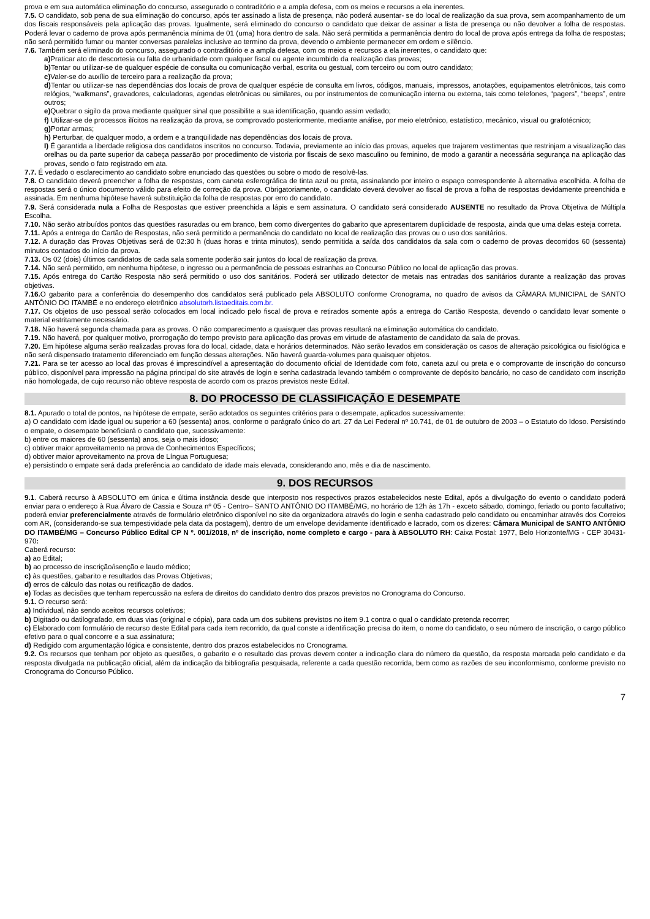prova e em sua automática eliminação do concurso, assegurado o contraditório e a ampla defesa, com os meios e recursos a ela inerentes.
7.5. O candidato, sob pena de sua eliminação do concurso, após ter assinado a lista de presença, não poderá ausentar- se do local de realização da sua prova, sem acompanhamento de um dos fiscais responsáveis pela aplicação das provas. Igualmente, será eliminado do concurso o candidato que deixar de assinar a lista de presença ou não devolver a folha de respostas. Poderá levar o caderno de prova após permanência mínima de 01 (uma) hora dentro de sala. Não será permitida a permanência dentro do local de prova após entrega da folha de respostas; não será permitido fumar ou manter conversas paralelas inclusive ao termino da prova, devendo o ambiente permanecer em ordem e silêncio.
7.6. Também será eliminado do concurso, assegurado o contraditório e a ampla defesa, com os meios e recursos a ela inerentes, o candidato que:
a) Praticar ato de descortesia ou falta de urbanidade com qualquer fiscal ou agente incumbido da realização das provas;
b) Tentar ou utilizar-se de qualquer espécie de consulta ou comunicação verbal, escrita ou gestual, com terceiro ou com outro candidato;
c) Valer-se do auxílio de terceiro para a realização da prova;
d) Tentar ou utilizar-se nas dependências dos locais de prova de qualquer espécie de consulta em livros, códigos, manuais, impressos, anotações, equipamentos eletrônicos, tais como relógios, “walkmans”, gravadores, calculadoras, agendas eletrônicas ou similares, ou por instrumentos de comunicação interna ou externa, tais como telefones, “pagers”, “beeps”, entre outros;
e) Quebrar o sigilo da prova mediante qualquer sinal que possibilite a sua identificação, quando assim vedado;
f) Utilizar-se de processos ilícitos na realização da prova, se comprovado posteriormente, mediante análise, por meio eletrônico, estatístico, mecânico, visual ou grafotécnico;
g) Portar armas;
h) Perturbar, de qualquer modo, a ordem e a tranqüilidade nas dependências dos locais de prova.
I) É garantida a liberdade religiosa dos candidatos inscritos no concurso. Todavia, previamente ao início das provas, aqueles que trajarem vestimentas que restrinjam a visualização das orelhas ou da parte superior da cabeça passarão por procedimento de vistoria por fiscais de sexo masculino ou feminino, de modo a garantir a necessária segurança na aplicação das provas, sendo o fato registrado em ata.
7.7. É vedado o esclarecimento ao candidato sobre enunciado das questões ou sobre o modo de resolvê-las.
7.8. O candidato deverá preencher a folha de respostas, com caneta esferográfica de tinta azul ou preta, assinalando por inteiro o espaço correspondente à alternativa escolhida. A folha de respostas será o único documento válido para efeito de correção da prova. Obrigatoriamente, o candidato deverá devolver ao fiscal de prova a folha de respostas devidamente preenchida e assinada. Em nenhuma hipótese haverá substituição da folha de respostas por erro do candidato.
7.9. Será considerada nula a Folha de Respostas que estiver preenchida a lápis e sem assinatura. O candidato será considerado AUSENTE no resultado da Prova Objetiva de Múltipla Escolha.
7.10. Não serão atribuídos pontos das questões rasuradas ou em branco, bem como divergentes do gabarito que apresentarem duplicidade de resposta, ainda que uma delas esteja correta.
7.11. Após a entrega do Cartão de Respostas, não será permitido a permanência do candidato no local de realização das provas ou o uso dos sanitários.
7.12. A duração das Provas Objetivas será de 02:30 h (duas horas e trinta minutos), sendo permitida a saída dos candidatos da sala com o caderno de provas decorridos 60 (sessenta) minutos contados do início da prova.
7.13. Os 02 (dois) últimos candidatos de cada sala somente poderão sair juntos do local de realização da prova.
7.14. Não será permitido, em nenhuma hipótese, o ingresso ou a permanência de pessoas estranhas ao Concurso Público no local de aplicação das provas.
7.15. Após entrega do Cartão Resposta não será permitido o uso dos sanitários. Poderá ser utilizado detector de metais nas entradas dos sanitários durante a realização das provas objetivas.
7.16. O gabarito para a conferência do desempenho dos candidatos será publicado pela ABSOLUTO conforme Cronograma, no quadro de avisos da CÂMARA MUNICIPAL de SANTO ANTÔNIO DO ITAMBÉ e no endereço eletrônico absolutorh.listaeditais.com.br.
7.17. Os objetos de uso pessoal serão colocados em local indicado pelo fiscal de prova e retirados somente após a entrega do Cartão Resposta, devendo o candidato levar somente o material estritamente necessário.
7.18. Não haverá segunda chamada para as provas. O não comparecimento a quaisquer das provas resultará na eliminação automática do candidato.
7.19. Não haverá, por qualquer motivo, prorrogação do tempo previsto para aplicação das provas em virtude de afastamento de candidato da sala de provas.
7.20. Em hipótese alguma serão realizadas provas fora do local, cidade, data e horários determinados. Não serão levados em consideração os casos de alteração psicológica ou fisiológica e não será dispensado tratamento diferenciado em função dessas alterações. Não haverá guarda-volumes para quaisquer objetos.
7.21. Para se ter acesso ao local das provas é imprescindível a apresentação do documento oficial de Identidade com foto, caneta azul ou preta e o comprovante de inscrição do concurso público, disponível para impressão na página principal do site através de login e senha cadastrada levando também o comprovante de depósito bancário, no caso de candidato com inscrição não homologada, de cujo recurso não obteve resposta de acordo com os prazos previstos neste Edital.
8. DO PROCESSO DE CLASSIFICAÇÃO E DESEMPATE
8.1. Apurado o total de pontos, na hipótese de empate, serão adotados os seguintes critérios para o desempate, aplicados sucessivamente:
a) O candidato com idade igual ou superior a 60 (sessenta) anos, conforme o parágrafo único do art. 27 da Lei Federal nº 10.741, de 01 de outubro de 2003 – o Estatuto do Idoso. Persistindo o empate, o desempate beneficiará o candidato que, sucessivamente:
b) entre os maiores de 60 (sessenta) anos, seja o mais idoso;
c) obtiver maior aproveitamento na prova de Conhecimentos Específicos;
d) obtiver maior aproveitamento na prova de Língua Portuguesa;
e) persistindo o empate será dada preferência ao candidato de idade mais elevada, considerando ano, mês e dia de nascimento.
9. DOS RECURSOS
9.1. Caberá recurso à ABSOLUTO em única e última instância desde que interposto nos respectivos prazos estabelecidos neste Edital, após a divulgação do evento o candidato poderá enviar para o endereço à Rua Álvaro de Cassia e Souza nº 05 - Centro– SANTO ANTÔNIO DO ITAMBÉ/MG, no horário de 12h às 17h - exceto sábado, domingo, feriado ou ponto facultativo; poderá enviar preferencialmente através de formulário eletrônico disponível no site da organizadora através do login e senha cadastrado pelo candidato ou encaminhar através dos Correios com AR, (considerando-se sua tempestividade pela data da postagem), dentro de um envelope devidamente identificado e lacrado, com os dizeres: Câmara Municipal de SANTO ANTÔNIO DO ITAMBÉ/MG – Concurso Público Edital CP N º. 001/2018, nº de inscrição, nome completo e cargo - para à ABSOLUTO RH: Caixa Postal: 1977, Belo Horizonte/MG - CEP 30431-970:
Caberá recurso:
a) ao Edital;
b) ao processo de inscrição/isenção e laudo médico;
c) às questões, gabarito e resultados das Provas Objetivas;
d) erros de cálculo das notas ou retificação de dados.
e) Todas as decisões que tenham repercussão na esfera de direitos do candidato dentro dos prazos previstos no Cronograma do Concurso.
9.1. O recurso será:
a) Individual, não sendo aceitos recursos coletivos;
b) Digitado ou datilografado, em duas vias (original e cópia), para cada um dos subitens previstos no item 9.1 contra o qual o candidato pretenda recorrer;
c) Elaborado com formulário de recurso deste Edital para cada item recorrido, da qual conste a identificação precisa do item, o nome do candidato, o seu número de inscrição, o cargo público efetivo para o qual concorre e a sua assinatura;
d) Redigido com argumentação lógica e consistente, dentro dos prazos estabelecidos no Cronograma.
9.2. Os recursos que tenham por objeto as questões, o gabarito e o resultado das provas devem conter a indicação clara do número da questão, da resposta marcada pelo candidato e da resposta divulgada na publicação oficial, além da indicação da bibliografia pesquisada, referente a cada questão recorrida, bem como as razões de seu inconformismo, conforme previsto no Cronograma do Concurso Público.
7